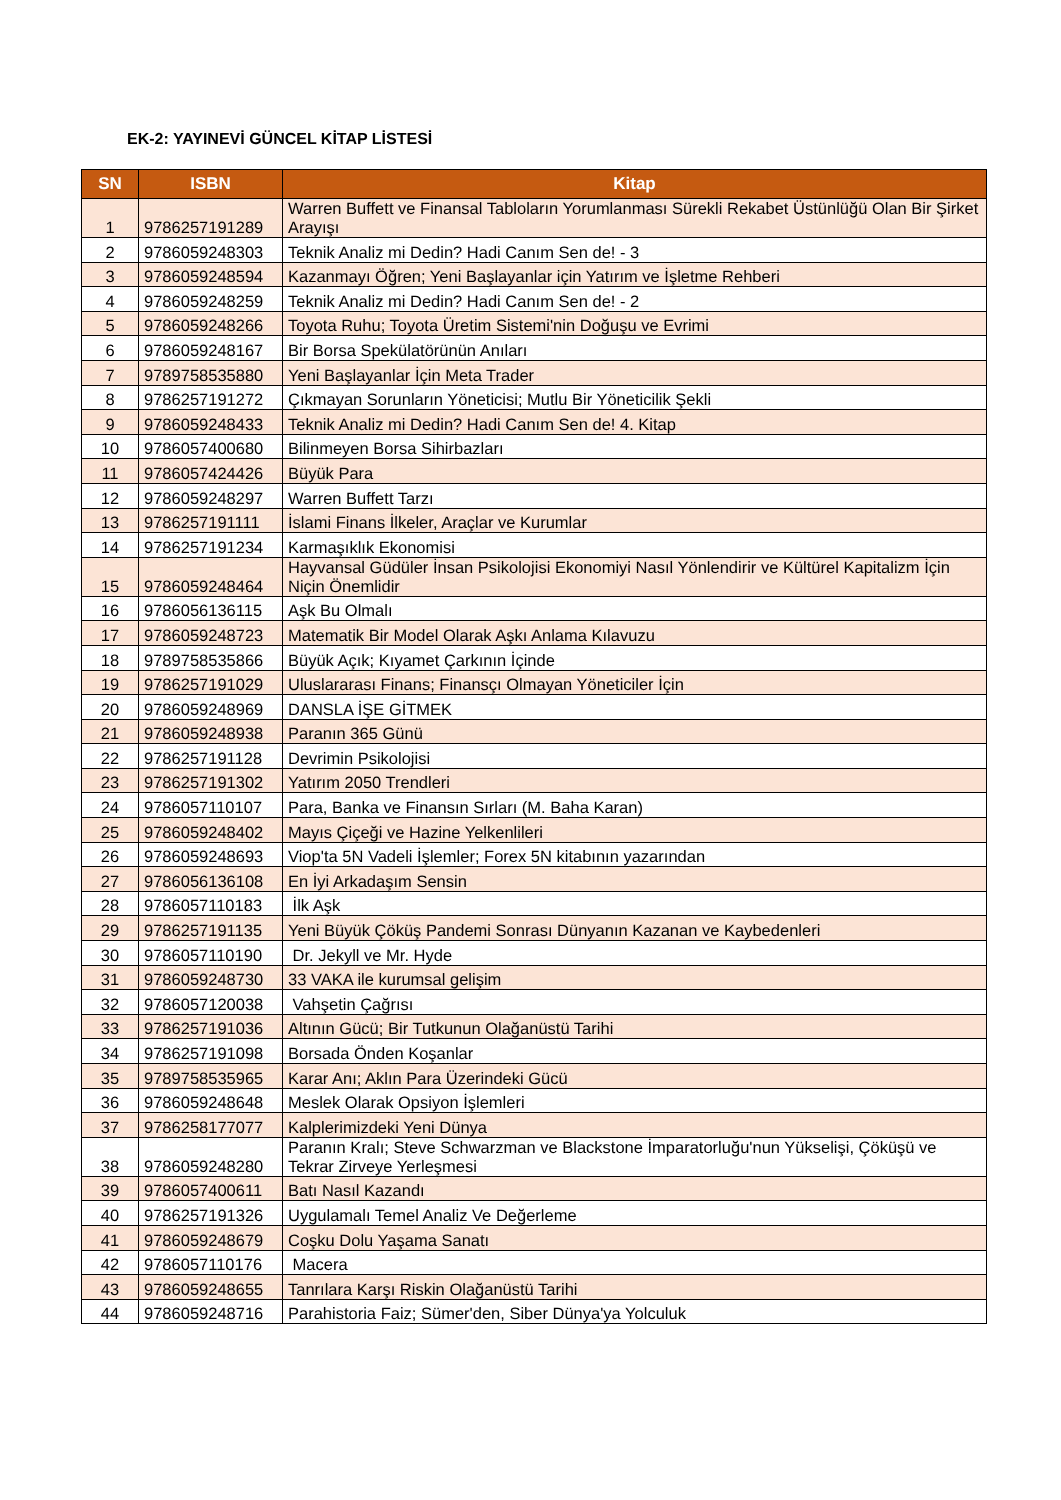EK-2: YAYINEVİ GÜNCEL KİTAP LİSTESİ
| SN | ISBN | Kitap |
| --- | --- | --- |
| 1 | 9786257191289 | Warren Buffett ve Finansal Tabloların Yorumlanması Sürekli Rekabet Üstünlüğü Olan Bir Şirket Arayışı |
| 2 | 9786059248303 | Teknik Analiz mi Dedin? Hadi Canım Sen de! - 3 |
| 3 | 9786059248594 | Kazanmayı Öğren; Yeni Başlayanlar için Yatırım ve İşletme Rehberi |
| 4 | 9786059248259 | Teknik Analiz mi Dedin? Hadi Canım Sen de! - 2 |
| 5 | 9786059248266 | Toyota Ruhu; Toyota Üretim Sistemi'nin Doğuşu ve Evrimi |
| 6 | 9786059248167 | Bir Borsa Spekülatörünün Anıları |
| 7 | 9789758535880 | Yeni Başlayanlar İçin Meta Trader |
| 8 | 9786257191272 | Çıkmayan Sorunların Yöneticisi; Mutlu Bir Yöneticilik Şekli |
| 9 | 9786059248433 | Teknik Analiz mi Dedin? Hadi Canım Sen de! 4. Kitap |
| 10 | 9786057400680 | Bilinmeyen Borsa Sihirbazları |
| 11 | 9786057424426 | Büyük Para |
| 12 | 9786059248297 | Warren Buffett Tarzı |
| 13 | 9786257191111 | İslami Finans İlkeler, Araçlar ve Kurumlar |
| 14 | 9786257191234 | Karmaşıklık Ekonomisi |
| 15 | 9786059248464 | Hayvansal Güdüler İnsan Psikolojisi Ekonomiyi Nasıl Yönlendirir ve Kültürel Kapitalizm İçin Niçin Önemlidir |
| 16 | 9786056136115 | Aşk Bu Olmalı |
| 17 | 9786059248723 | Matematik Bir Model Olarak Aşkı Anlama Kılavuzu |
| 18 | 9789758535866 | Büyük Açık; Kıyamet Çarkının İçinde |
| 19 | 9786257191029 | Uluslararası Finans; Finansçı Olmayan Yöneticiler İçin |
| 20 | 9786059248969 | DANSLA İŞE GİTMEK |
| 21 | 9786059248938 | Paranın 365 Günü |
| 22 | 9786257191128 | Devrimin Psikolojisi |
| 23 | 9786257191302 | Yatırım 2050 Trendleri |
| 24 | 9786057110107 | Para, Banka ve Finansın Sırları (M. Baha Karan) |
| 25 | 9786059248402 | Mayıs Çiçeği ve Hazine Yelkenlileri |
| 26 | 9786059248693 | Viop'ta 5N Vadeli İşlemler; Forex 5N kitabının yazarından |
| 27 | 9786056136108 | En İyi Arkadaşım Sensin |
| 28 | 9786057110183 | İlk Aşk |
| 29 | 9786257191135 | Yeni Büyük Çöküş Pandemi Sonrası Dünyanın Kazanan ve Kaybedenleri |
| 30 | 9786057110190 | Dr. Jekyll ve Mr. Hyde |
| 31 | 9786059248730 | 33 VAKA ile kurumsal gelişim |
| 32 | 9786057120038 | Vahşetin Çağrısı |
| 33 | 9786257191036 | Altının Gücü; Bir Tutkunun Olağanüstü Tarihi |
| 34 | 9786257191098 | Borsada Önden Koşanlar |
| 35 | 9789758535965 | Karar Anı; Aklın Para Üzerindeki Gücü |
| 36 | 9786059248648 | Meslek Olarak Opsiyon İşlemleri |
| 37 | 9786258177077 | Kalplerimizdeki Yeni Dünya |
| 38 | 9786059248280 | Paranın Kralı; Steve Schwarzman ve Blackstone İmparatorluğu'nun Yükselişi, Çöküşü ve Tekrar Zirveye Yerleşmesi |
| 39 | 9786057400611 | Batı Nasıl Kazandı |
| 40 | 9786257191326 | Uygulamalı Temel Analiz Ve Değerleme |
| 41 | 9786059248679 | Coşku Dolu Yaşama Sanatı |
| 42 | 9786057110176 | Macera |
| 43 | 9786059248655 | Tanrılara Karşı Riskin Olağanüstü Tarihi |
| 44 | 9786059248716 | Parahistoria Faiz; Sümer'den, Siber Dünya'ya Yolculuk |